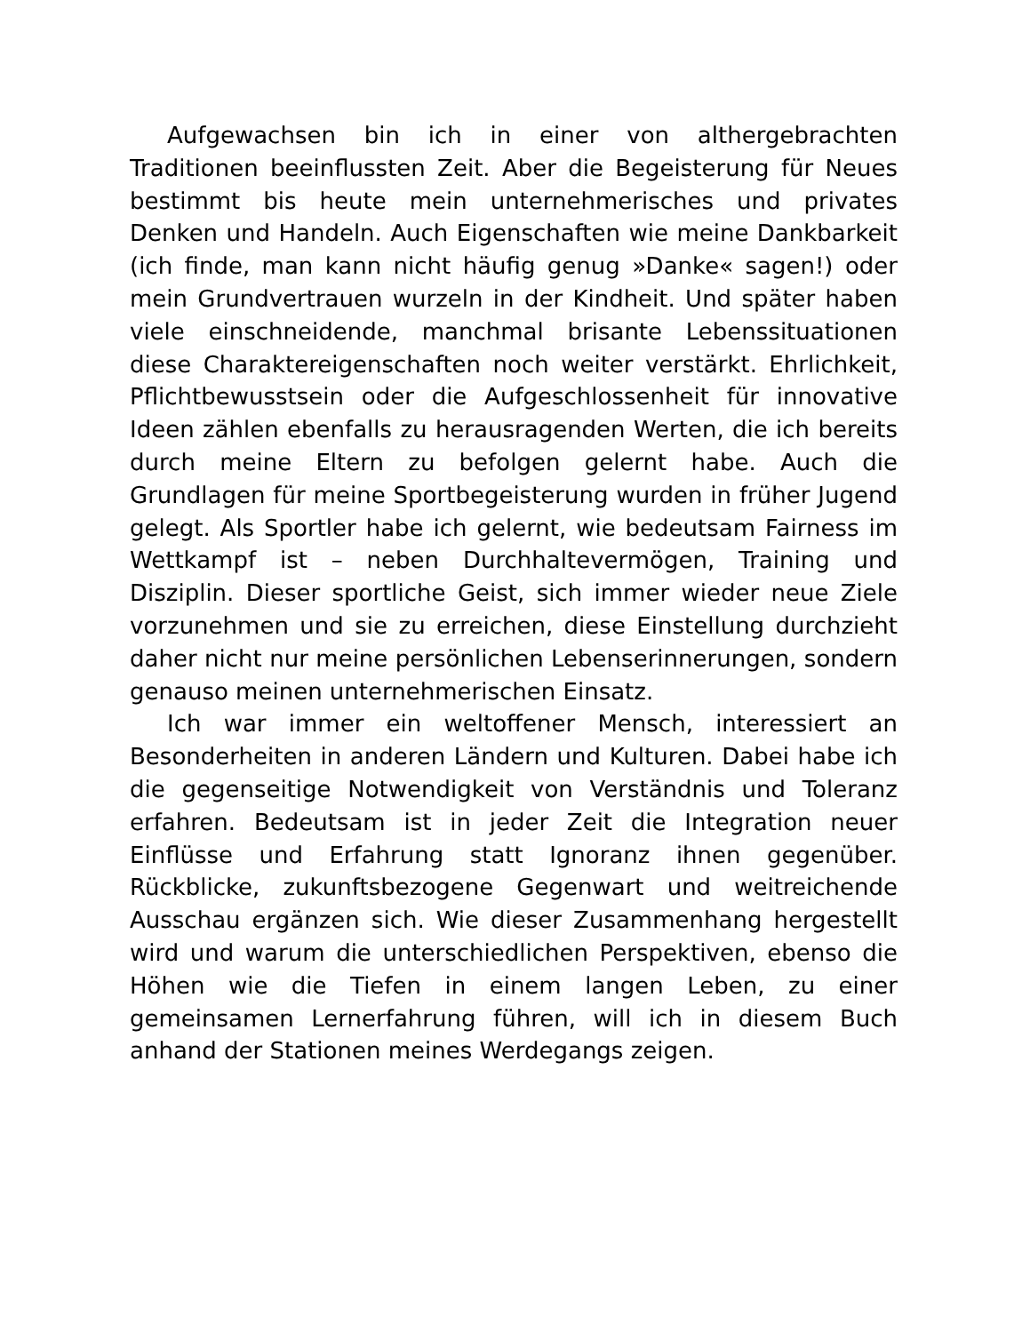Aufgewachsen bin ich in einer von althergebrachten Traditionen beeinflussten Zeit. Aber die Begeisterung für Neues bestimmt bis heute mein unternehmerisches und privates Denken und Handeln. Auch Eigenschaften wie meine Dankbarkeit (ich finde, man kann nicht häufig genug »Danke« sagen!) oder mein Grundvertrauen wurzeln in der Kindheit. Und später haben viele einschneidende, manchmal brisante Lebenssituationen diese Charaktereigenschaften noch weiter verstärkt. Ehrlichkeit, Pflichtbewusstsein oder die Aufgeschlossenheit für innovative Ideen zählen ebenfalls zu herausragenden Werten, die ich bereits durch meine Eltern zu befolgen gelernt habe. Auch die Grundlagen für meine Sportbegeisterung wurden in früher Jugend gelegt. Als Sportler habe ich gelernt, wie bedeutsam Fairness im Wettkampf ist – neben Durchhaltevermögen, Training und Disziplin. Dieser sportliche Geist, sich immer wieder neue Ziele vorzunehmen und sie zu erreichen, diese Einstellung durchzieht daher nicht nur meine persönlichen Lebenserinnerungen, sondern genauso meinen unternehmerischen Einsatz.
Ich war immer ein weltoffener Mensch, interessiert an Besonderheiten in anderen Ländern und Kulturen. Dabei habe ich die gegenseitige Notwendigkeit von Verständnis und Toleranz erfahren. Bedeutsam ist in jeder Zeit die Integration neuer Einflüsse und Erfahrung statt Ignoranz ihnen gegenüber. Rückblicke, zukunftsbezogene Gegenwart und weitreichende Ausschau ergänzen sich. Wie dieser Zusammenhang hergestellt wird und warum die unterschiedlichen Perspektiven, ebenso die Höhen wie die Tiefen in einem langen Leben, zu einer gemeinsamen Lernerfahrung führen, will ich in diesem Buch anhand der Stationen meines Werdegangs zeigen.